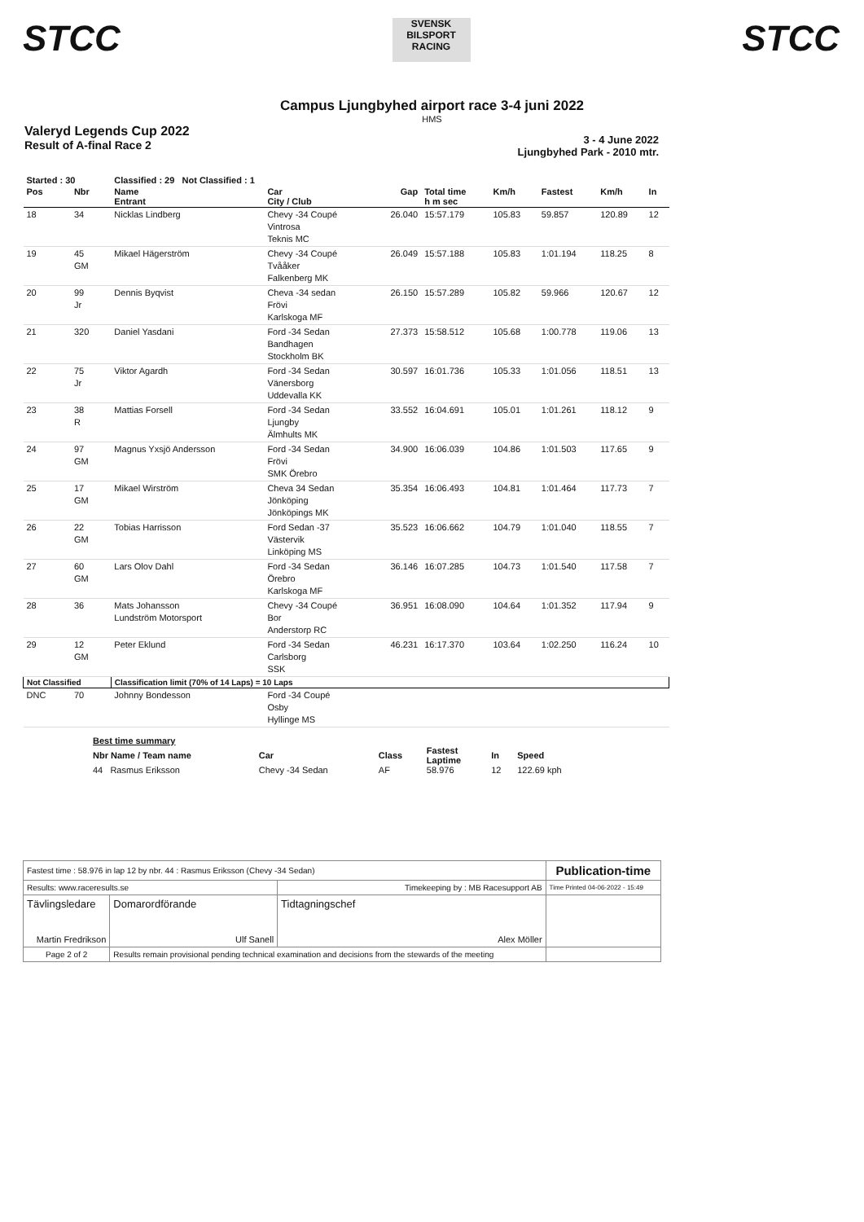STCC
SVENSK
BILSPORT
RACING
STCC
Campus Ljungbyhed airport race 3-4 juni 2022
HMS
Valeryd Legends Cup 2022
Result of A-final Race 2
3 - 4 June 2022
Ljungbyhed Park - 2010 mtr.
| Started : 30 | | Classified : 29 Not Classified : 1 | | | | | | | |
| Pos | Nbr | Name Entrant | Car City / Club | Gap | Total time h m sec | Km/h | Fastest | Km/h | In |
| 18 | 34 | Nicklas Lindberg | Chevy -34 Coupé Vintrosa Teknis MC | 26.040 | 15:57.179 | 105.83 | 59.857 | 120.89 | 12 |
| 19 | 45 GM | Mikael Hägerström | Chevy -34 Coupé Tvååker Falkenberg MK | 26.049 | 15:57.188 | 105.83 | 1:01.194 | 118.25 | 8 |
| 20 | 99 Jr | Dennis Byqvist | Cheva -34 sedan Frövi Karlskoga MF | 26.150 | 15:57.289 | 105.82 | 59.966 | 120.67 | 12 |
| 21 | 320 | Daniel Yasdani | Ford -34 Sedan Bandhagen Stockholm BK | 27.373 | 15:58.512 | 105.68 | 1:00.778 | 119.06 | 13 |
| 22 | 75 Jr | Viktor Agardh | Ford -34 Sedan Vänersborg Uddevalla KK | 30.597 | 16:01.736 | 105.33 | 1:01.056 | 118.51 | 13 |
| 23 | 38 R | Mattias Forsell | Ford -34 Sedan Ljungby Älmhults MK | 33.552 | 16:04.691 | 105.01 | 1:01.261 | 118.12 | 9 |
| 24 | 97 GM | Magnus Yxsjö Andersson | Ford -34 Sedan Frövi SMK Örebro | 34.900 | 16:06.039 | 104.86 | 1:01.503 | 117.65 | 9 |
| 25 | 17 GM | Mikael Wirström | Cheva 34 Sedan Jönköping Jönköpings MK | 35.354 | 16:06.493 | 104.81 | 1:01.464 | 117.73 | 7 |
| 26 | 22 GM | Tobias Harrisson | Ford Sedan -37 Västervik Linköping MS | 35.523 | 16:06.662 | 104.79 | 1:01.040 | 118.55 | 7 |
| 27 | 60 GM | Lars Olov Dahl | Ford -34 Sedan Örebro Karlskoga MF | 36.146 | 16:07.285 | 104.73 | 1:01.540 | 117.58 | 7 |
| 28 | 36 | Mats Johansson Lundström Motorsport | Chevy -34 Coupé Bor Anderstorp RC | 36.951 | 16:08.090 | 104.64 | 1:01.352 | 117.94 | 9 |
| 29 | 12 GM | Peter Eklund | Ford -34 Sedan Carlsborg SSK | 46.231 | 16:17.370 | 103.64 | 1:02.250 | 116.24 | 10 |
| Not Classified | | Classification limit (70% of 14 Laps) = 10 Laps | | | | | | | |
| DNC | 70 | Johnny Bondesson | Ford -34 Coupé Osby Hyllinge MS | | | | | | |
| Best time summary | | | | | |
| Nbr Name / Team name | Car | Class | Fastest Laptime | In | Speed |
| 44 Rasmus Eriksson | Chevy -34 Sedan | AF | 58.976 | 12 | 122.69 kph |
| Fastest time : 58.976 in lap 12 by nbr. 44 : Rasmus Eriksson (Chevy -34 Sedan) | | | Publication-time |
| Results: www.raceresults.se | | Timekeeping by : MB Racesupport AB | Time Printed 04-06-2022 - 15:49 |
| Tävlingsledare Martin Fredrikson | Domarordförande Ulf Sanell | Tidtagningschef Alex Möller | |
| Page 2 of 2 | Results remain provisional pending technical examination and decisions from the stewards of the meeting | | |